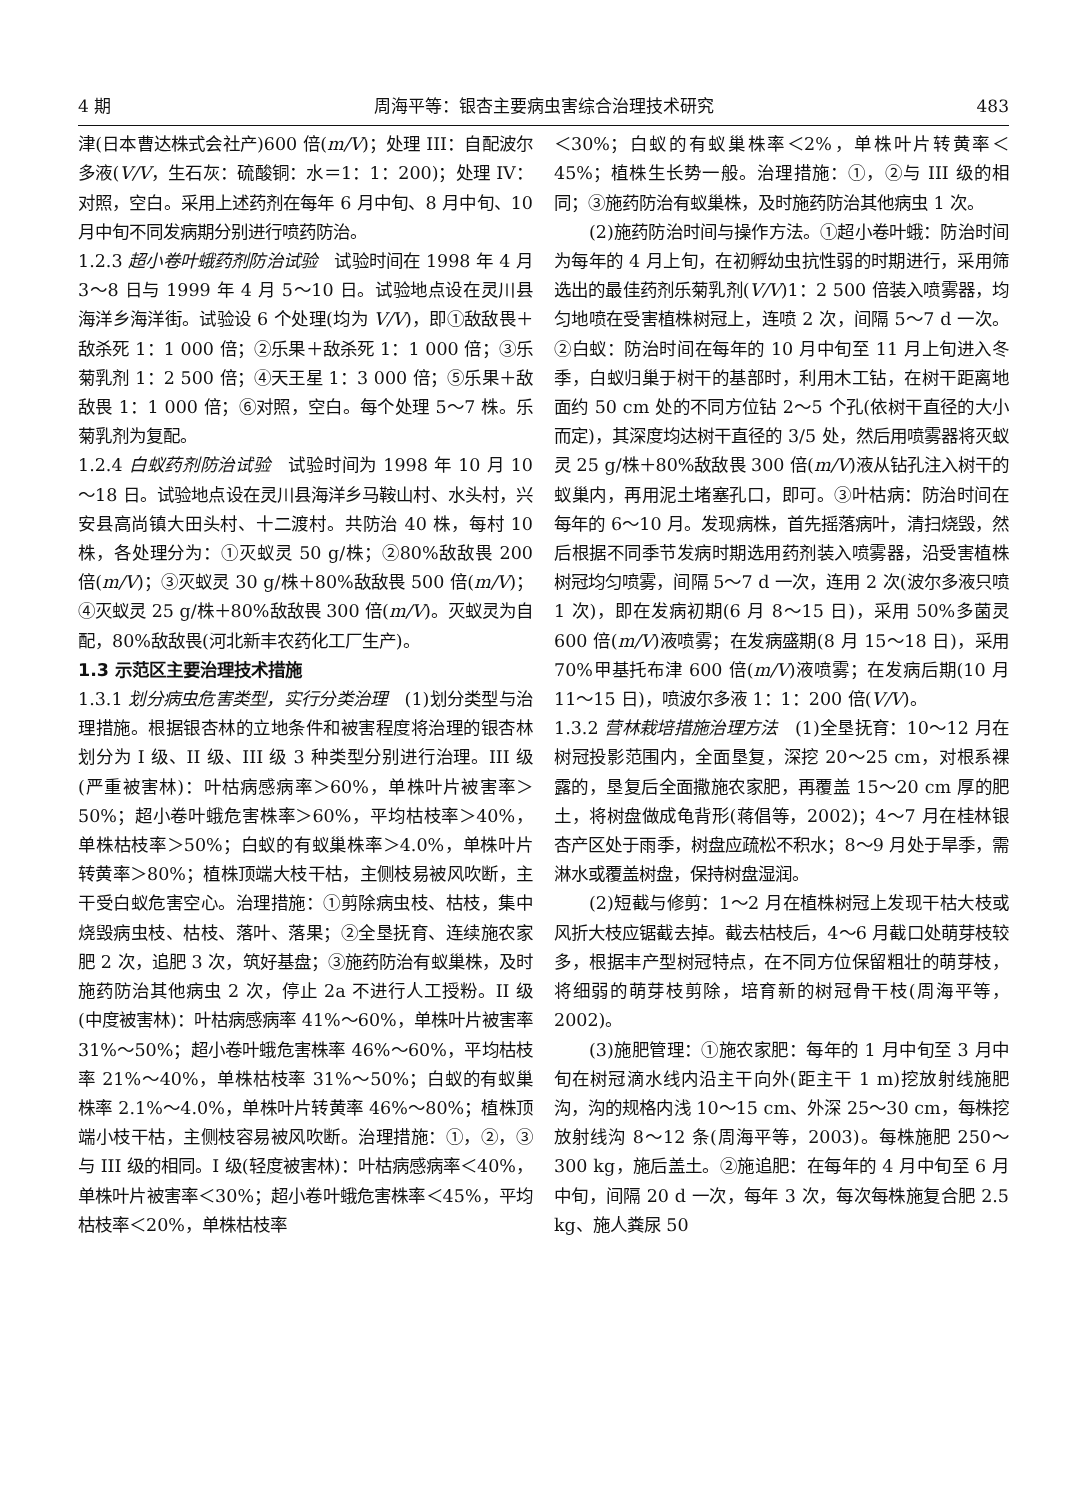4 期 周海平等：银杏主要病虫害综合治理技术研究 483
津(日本曹达株式会社产)600 倍(m/V)；处理 III：自配波尔多液(V/V，生石灰：硫酸铜：水＝1：1：200)；处理 IV：对照，空白。采用上述药剂在每年 6 月中旬、8 月中旬、10 月中旬不同发病期分别进行喷药防治。
1.2.3 超小卷叶蛾药剂防治试验　试验时间在 1998 年 4 月 3～8 日与 1999 年 4 月 5～10 日。试验地点设在灵川县海洋乡海洋街。试验设 6 个处理(均为 V/V)，即①敌敌畏＋敌杀死 1：1 000 倍；②乐果＋敌杀死 1：1 000 倍；③乐菊乳剂 1：2 500 倍；④天王星 1：3 000 倍；⑤乐果＋敌敌畏 1：1 000 倍；⑥对照，空白。每个处理 5～7 株。乐菊乳剂为复配。
1.2.4 白蚁药剂防治试验　试验时间为 1998 年 10 月 10～18 日。试验地点设在灵川县海洋乡马鞍山村、水头村，兴安县高尚镇大田头村、十二渡村。共防治 40 株，每村 10 株，各处理分为：①灭蚁灵 50 g/株；②80%敌敌畏 200 倍(m/V)；③灭蚁灵 30 g/株＋80%敌敌畏 500 倍(m/V)；④灭蚁灵 25 g/株＋80%敌敌畏 300 倍(m/V)。灭蚁灵为自配，80%敌敌畏(河北新丰农药化工厂生产)。
1.3 示范区主要治理技术措施
1.3.1 划分病虫危害类型，实行分类治理　(1)划分类型与治理措施。根据银杏林的立地条件和被害程度将治理的银杏林划分为 I 级、II 级、III 级 3 种类型分别进行治理。III 级(严重被害林)：叶枯病感病率＞60%，单株叶片被害率＞50%；超小卷叶蛾危害株率＞60%，平均枯枝率＞40%，单株枯枝率＞50%；白蚁的有蚁巢株率＞4.0%，单株叶片转黄率＞80%；植株顶端大枝干枯，主侧枝易被风吹断，主干受白蚁危害空心。治理措施：①剪除病虫枝、枯枝，集中烧毁病虫枝、枯枝、落叶、落果；②全垦抚育、连续施农家肥 2 次，追肥 3 次，筑好基盘；③施药防治有蚁巢株，及时施药防治其他病虫 2 次，停止 2a 不进行人工授粉。II 级(中度被害林)：叶枯病感病率 41%～60%，单株叶片被害率 31%～50%；超小卷叶蛾危害株率 46%～60%，平均枯枝率 21%～40%，单株枯枝率 31%～50%；白蚁的有蚁巢株率 2.1%～4.0%，单株叶片转黄率 46%～80%；植株顶端小枝干枯，主侧枝容易被风吹断。治理措施：①，②，③与 III 级的相同。I 级(轻度被害林)：叶枯病感病率＜40%，单株叶片被害率＜30%；超小卷叶蛾危害株率＜45%，平均枯枝率＜20%，单株枯枝率
＜30%；白蚁的有蚁巢株率＜2%，单株叶片转黄率＜45%；植株生长势一般。治理措施：①，②与 III 级的相同；③施药防治有蚁巢株，及时施药防治其他病虫 1 次。
(2)施药防治时间与操作方法。①超小卷叶蛾：防治时间为每年的 4 月上旬，在初孵幼虫抗性弱的时期进行，采用筛选出的最佳药剂乐菊乳剂(V/V)1：2 500 倍装入喷雾器，均匀地喷在受害植株树冠上，连喷 2 次，间隔 5～7 d 一次。②白蚁：防治时间在每年的 10 月中旬至 11 月上旬进入冬季，白蚁归巢于树干的基部时，利用木工钻，在树干距离地面约 50 cm 处的不同方位钻 2～5 个孔(依树干直径的大小而定)，其深度均达树干直径的 3/5 处，然后用喷雾器将灭蚁灵 25 g/株＋80%敌敌畏 300 倍(m/V)液从钻孔注入树干的蚁巢内，再用泥土堵塞孔口，即可。③叶枯病：防治时间在每年的 6～10 月。发现病株，首先摇落病叶，清扫烧毁，然后根据不同季节发病时期选用药剂装入喷雾器，沿受害植株树冠均匀喷雾，间隔 5～7 d 一次，连用 2 次(波尔多液只喷 1 次)，即在发病初期(6 月 8～15 日)，采用 50%多菌灵 600 倍(m/V)液喷雾；在发病盛期(8 月 15～18 日)，采用 70%甲基托布津 600 倍(m/V)液喷雾；在发病后期(10 月 11～15 日)，喷波尔多液 1：1：200 倍(V/V)。
1.3.2 营林栽培措施治理方法　(1)全垦抚育：10～12 月在树冠投影范围内，全面垦复，深挖 20～25 cm，对根系裸露的，垦复后全面撒施农家肥，再覆盖 15～20 cm 厚的肥土，将树盘做成龟背形(蒋倡等，2002)；4～7 月在桂林银杏产区处于雨季，树盘应疏松不积水；8～9 月处于旱季，需淋水或覆盖树盘，保持树盘湿润。
(2)短截与修剪：1～2 月在植株树冠上发现干枯大枝或风折大枝应锯截去掉。截去枯枝后，4～6 月截口处萌芽枝较多，根据丰产型树冠特点，在不同方位保留粗壮的萌芽枝，将细弱的萌芽枝剪除，培育新的树冠骨干枝(周海平等，2002)。
(3)施肥管理：①施农家肥：每年的 1 月中旬至 3 月中旬在树冠滴水线内沿主干向外(距主干 1 m)挖放射线施肥沟，沟的规格内浅 10～15 cm、外深 25～30 cm，每株挖放射线沟 8～12 条(周海平等，2003)。每株施肥 250～300 kg，施后盖土。②施追肥：在每年的 4 月中旬至 6 月中旬，间隔 20 d 一次，每年 3 次，每次每株施复合肥 2.5 kg、施人粪尿 50